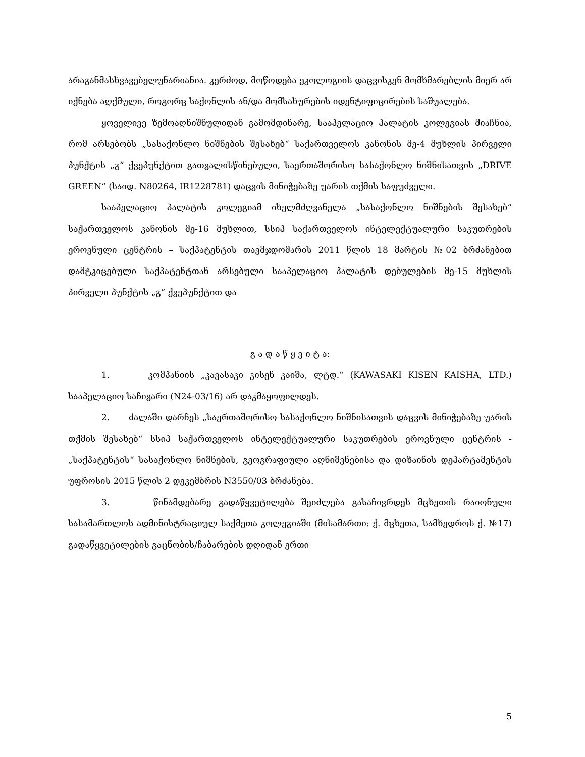არაგანმასხვავებელუნარიანია. კერძოდ, მოწოდება ეკოლოგიის დაცვისკენ მომხმარებლის მიერ არ იქნება აღქმული, როგორც საქონლის ან/და მომსახურების იდენტიფიცირების საშუალება.
ყოველივე ზემოაღნიშნულიდან გამომდინარე, სააპელაციო პალატის კოლეგიას მიაჩნია, რომ არსებობს „სასაქონლო ნიშნების შესახებ“ საქართველოს კანონის მე-4 მუხლის პირველი პუნქტის „გ“ ქვეპუნქტით გათვალისწინებული, საერთაშორისო სასაქონლო ნიშნისათვის „DRIVE GREEN“ (საიდ. N80264, IR1228781) დაცვის მინიჭებაზე უარის თქმის საფუძველი.
სააპელაციო პალატის კოლეგიამ იხელმძღვანელა „სასაქონლო ნიშნების შესახებ“ საქართველოს კანონის მე-16 მუხლით, სსიპ საქართველოს ინტელექტუალური საკუთრების ეროვნული ცენტრის – საქპატენტის თავმჯდომარის 2011 წლის 18 მარტის №02 ბრძანებით დამტკიცებული საქპატენტთან არსებული სააპელაციო პალატის დებულების მე-15 მუხლის პირველი პუნქტის „გ“ ქვეპუნქტით და
გ ა დ ა წ ყ ვ ი ტ ა:
1. კომპანიის „კავასაკი კისენ კაიშა, ლტდ.“ (KAWASAKI KISEN KAISHA, LTD.) სააპელაციო საჩივარი (N24-03/16) არ დაკმაყოფილდეს.
2. ძალაში დარჩეს „საერთაშორისო სასაქონლო ნიშნისათვის დაცვის მინიჭებაზე უარის თქმის შესახებ“ სსიპ საქართველოს ინტელექტუალური საკუთრების ეროვნული ცენტრის - „საქპატენტის“ სასაქონლო ნიშნების, გეოგრაფიული აღნიშვნებისა და დიზაინის დეპარტამენტის უფროსის 2015 წლის 2 დეკემბრის N3550/03 ბრძანება.
3. წინამდებარე გადაწყვეტილება შეიძლება გასაჩივრდეს მცხეთის რაიონული სასამართლოს ადმინისტრაციულ საქმეთა კოლეგიაში (მისამართი: ქ. მცხეთა, სამხედროს ქ. №17) გადაწყვეტილების გაცნობის/ჩაბარების დღიდან ერთი
5